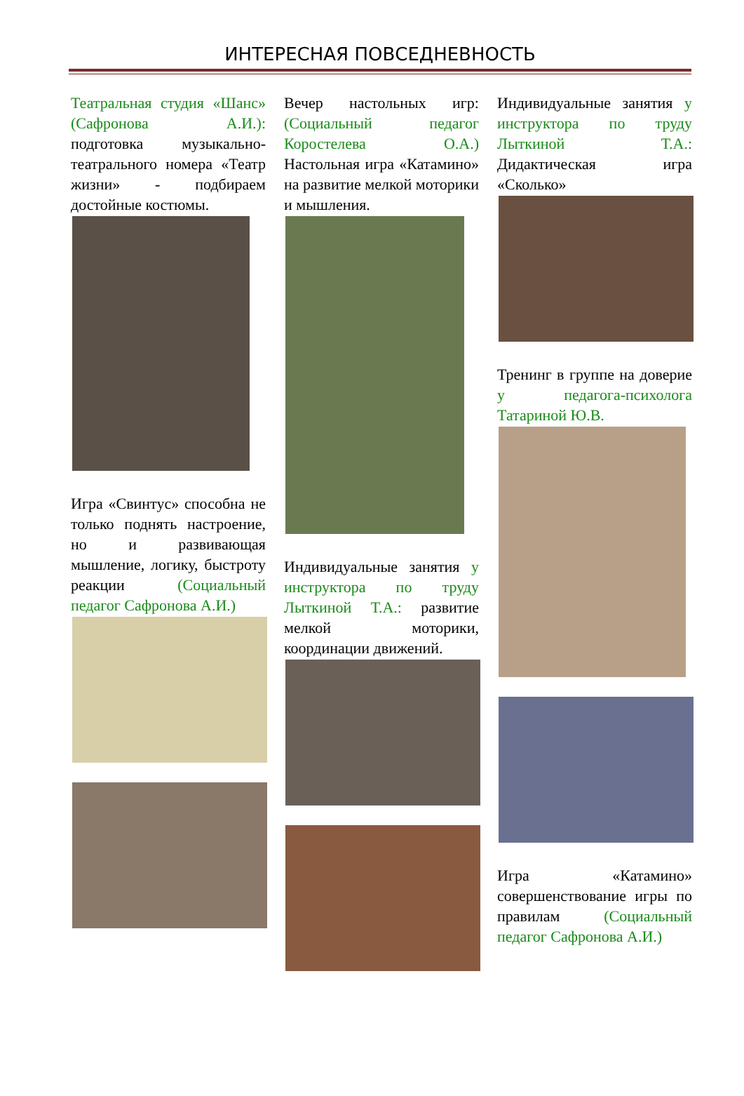ИНТЕРЕСНАЯ ПОВСЕДНЕВНОСТЬ
Театральная студия «Шанс» (Сафронова А.И.): подготовка музыкально-театрального номера «Театр жизни» - подбираем достойные костюмы.
Игра «Свинтус» способна не только поднять настроение, но и развивающая мышление, логику, быстроту реакции (Социальный педагог Сафронова А.И.)
Вечер настольных игр: (Социальный педагог Коростелева О.А.) Настольная игра «Катамино» на развитие мелкой моторики и мышления.
Индивидуальные занятия у инструктора по труду Лыткиной Т.А.: развитие мелкой моторики, координации движений.
Индивидуальные занятия у инструктора по труду Лыткиной Т.А.: Дидактическая игра «Сколько»
Тренинг в группе на доверие у педагога-психолога Татариной Ю.В.
Игра «Катамино» совершенствование игры по правилам (Социальный педагог Сафронова А.И.)